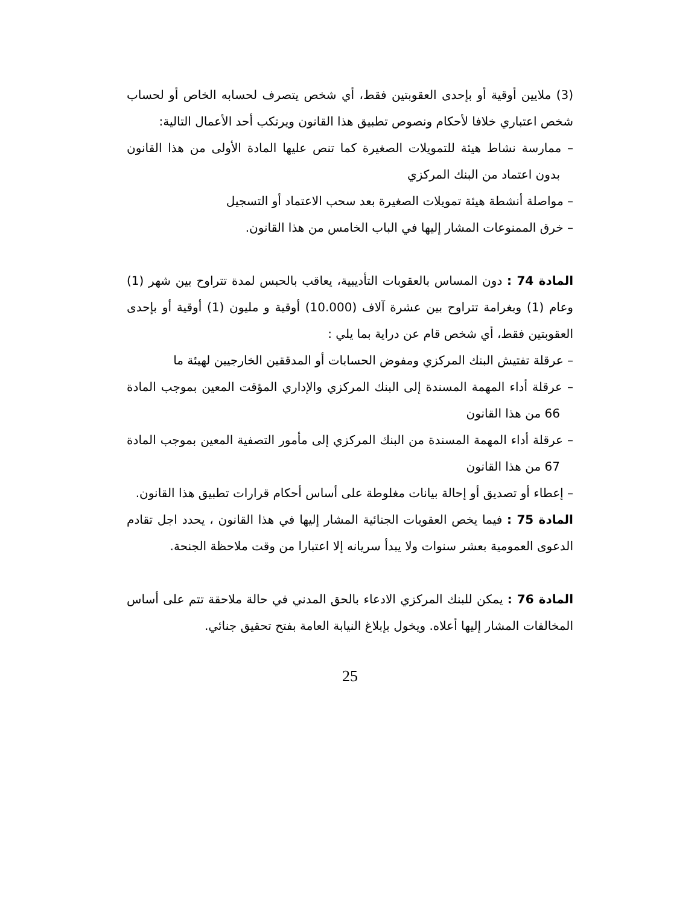(3) ملايين أوقية أو بإحدى العقوبتين فقط، أي شخص يتصرف لحسابه الخاص أو لحساب شخص اعتباري خلافا لأحكام ونصوص تطبيق هذا القانون ويرتكب أحد الأعمال التالية:
– ممارسة نشاط هيئة للتمويلات الصغيرة كما تنص عليها المادة الأولى من هذا القانون بدون اعتماد من البنك المركزي
– مواصلة أنشطة هيئة تمويلات الصغيرة بعد سحب الاعتماد أو التسجيل
– خرق الممنوعات المشار إليها في الباب الخامس من هذا القانون.
المادة 74 : دون المساس بالعقوبات التأديبية، يعاقب بالحبس لمدة تتراوح بين شهر (1) وعام (1) وبغرامة تتراوح بين عشرة آلاف (10.000) أوقية و مليون (1) أوقية أو بإحدى العقوبتين فقط، أي شخص قام عن دراية بما يلي :
– عرقلة تفتيش البنك المركزي ومفوض الحسابات أو المدققين الخارجيين لهيئة ما
– عرقلة أداء المهمة المسندة إلى البنك المركزي والإداري المؤقت المعين بموجب المادة 66 من هذا القانون
– عرقلة أداء المهمة المسندة من البنك المركزي إلى مأمور التصفية المعين بموجب المادة 67 من هذا القانون
– إعطاء أو تصديق أو إحالة بيانات مغلوطة على أساس أحكام قرارات تطبيق هذا القانون.
المادة 75 : فيما يخص العقوبات الجنائية المشار إليها في هذا القانون ، يحدد اجل تقادم الدعوى العمومية بعشر سنوات ولا يبدأ سريانه إلا اعتبارا من وقت ملاحظة الجنحة.
المادة 76 : يمكن للبنك المركزي الادعاء بالحق المدني في حالة ملاحقة تتم على أساس المخالفات المشار إليها أعلاه. ويخول بإبلاغ النيابة العامة بفتح تحقيق جنائي.
25